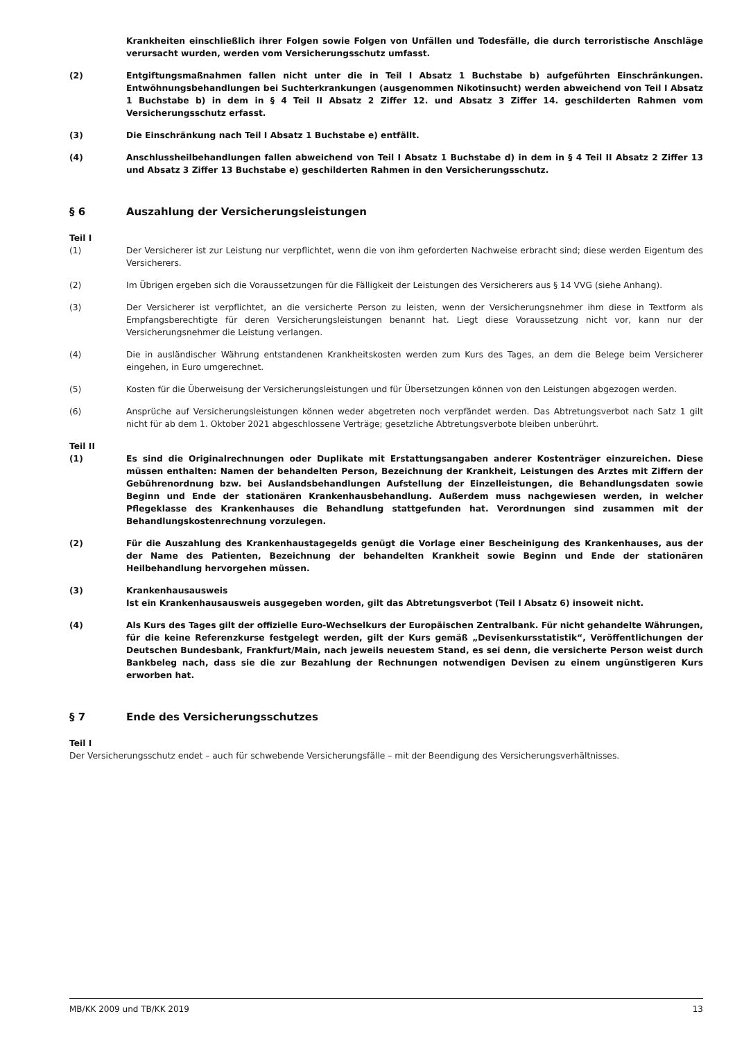Krankheiten einschließlich ihrer Folgen sowie Folgen von Unfällen und Todesfälle, die durch terroristische Anschläge verursacht wurden, werden vom Versicherungsschutz umfasst.
(2) Entgiftungsmaßnahmen fallen nicht unter die in Teil I Absatz 1 Buchstabe b) aufgeführten Einschränkungen. Entwöhnungsbehandlungen bei Suchterkrankungen (ausgenommen Nikotinsucht) werden abweichend von Teil I Absatz 1 Buchstabe b) in dem in § 4 Teil II Absatz 2 Ziffer 12. und Absatz 3 Ziffer 14. geschilderten Rahmen vom Versicherungsschutz erfasst.
(3) Die Einschränkung nach Teil I Absatz 1 Buchstabe e) entfällt.
(4) Anschlussheilbehandlungen fallen abweichend von Teil I Absatz 1 Buchstabe d) in dem in § 4 Teil II Absatz 2 Ziffer 13 und Absatz 3 Ziffer 13 Buchstabe e) geschilderten Rahmen in den Versicherungsschutz.
§ 6 Auszahlung der Versicherungsleistungen
Teil I
(1) Der Versicherer ist zur Leistung nur verpflichtet, wenn die von ihm geforderten Nachweise erbracht sind; diese werden Eigentum des Versicherers.
(2) Im Übrigen ergeben sich die Voraussetzungen für die Fälligkeit der Leistungen des Versicherers aus § 14 VVG (siehe Anhang).
(3) Der Versicherer ist verpflichtet, an die versicherte Person zu leisten, wenn der Versicherungsnehmer ihm diese in Textform als Empfangsberechtigte für deren Versicherungsleistungen benannt hat. Liegt diese Voraussetzung nicht vor, kann nur der Versicherungsnehmer die Leistung verlangen.
(4) Die in ausländischer Währung entstandenen Krankheitskosten werden zum Kurs des Tages, an dem die Belege beim Versicherer eingehen, in Euro umgerechnet.
(5) Kosten für die Überweisung der Versicherungsleistungen und für Übersetzungen können von den Leistungen abgezogen werden.
(6) Ansprüche auf Versicherungsleistungen können weder abgetreten noch verpfändet werden. Das Abtretungsverbot nach Satz 1 gilt nicht für ab dem 1. Oktober 2021 abgeschlossene Verträge; gesetzliche Abtretungsverbote bleiben unberührt.
Teil II
(1) Es sind die Originalrechnungen oder Duplikate mit Erstattungsangaben anderer Kostenträger einzureichen. Diese müssen enthalten: Namen der behandelten Person, Bezeichnung der Krankheit, Leistungen des Arztes mit Ziffern der Gebührenordnung bzw. bei Auslandsbehandlungen Aufstellung der Einzelleistungen, die Behandlungsdaten sowie Beginn und Ende der stationären Krankenhausbehandlung. Außerdem muss nachgewiesen werden, in welcher Pflegeklasse des Krankenhauses die Behandlung stattgefunden hat. Verordnungen sind zusammen mit der Behandlungskostenrechnung vorzulegen.
(2) Für die Auszahlung des Krankenhaustagegelds genügt die Vorlage einer Bescheinigung des Krankenhauses, aus der der Name des Patienten, Bezeichnung der behandelten Krankheit sowie Beginn und Ende der stationären Heilbehandlung hervorgehen müssen.
(3) Krankenhausausweis
Ist ein Krankenhausausweis ausgegeben worden, gilt das Abtretungsverbot (Teil I Absatz 6) insoweit nicht.
(4) Als Kurs des Tages gilt der offizielle Euro-Wechselkurs der Europäischen Zentralbank. Für nicht gehandelte Währungen, für die keine Referenzkurse festgelegt werden, gilt der Kurs gemäß „Devisenkursstatistik“, Veröffentlichungen der Deutschen Bundesbank, Frankfurt/Main, nach jeweils neuestem Stand, es sei denn, die versicherte Person weist durch Bankbeleg nach, dass sie die zur Bezahlung der Rechnungen notwendigen Devisen zu einem ungünstigeren Kurs erworben hat.
§ 7 Ende des Versicherungsschutzes
Teil I
Der Versicherungsschutz endet – auch für schwebende Versicherungsfälle – mit der Beendigung des Versicherungsverhältnisses.
MB/KK 2009 und TB/KK 2019 13